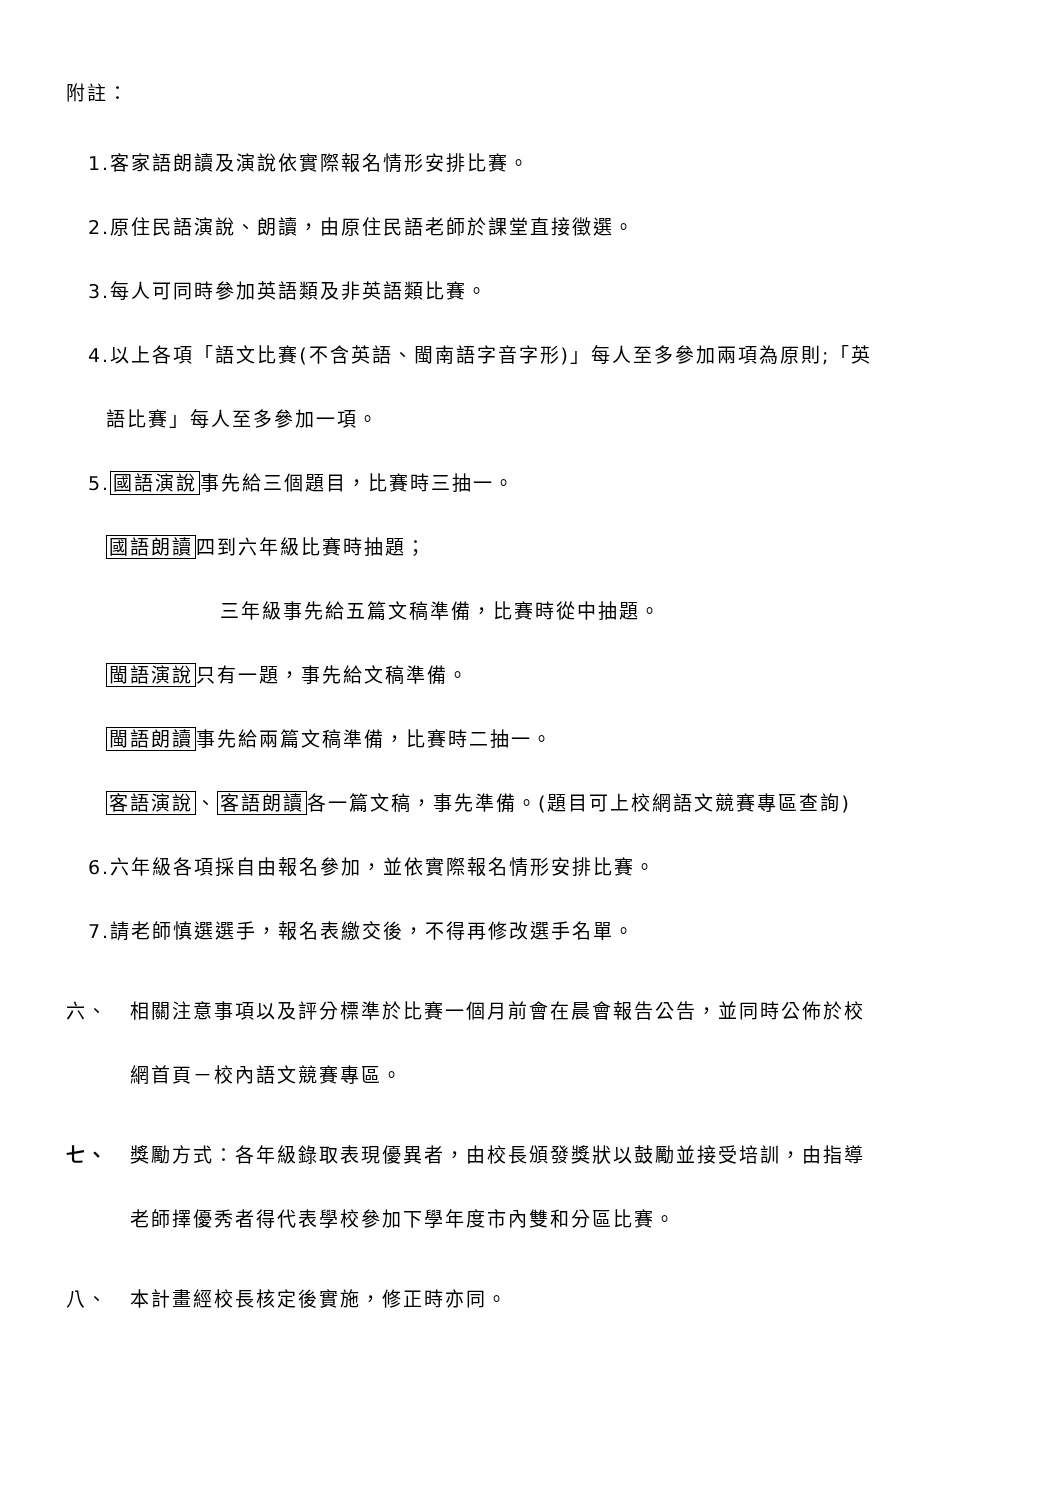附註：
1.客家語朗讀及演說依實際報名情形安排比賽。
2.原住民語演說、朗讀，由原住民語老師於課堂直接徵選。
3.每人可同時參加英語類及非英語類比賽。
4.以上各項「語文比賽(不含英語、閩南語字音字形)」每人至多參加兩項為原則;「英
語比賽」每人至多參加一項。
5.國語演說事先給三個題目，比賽時三抽一。
國語朗讀四到六年級比賽時抽題；
三年級事先給五篇文稿準備，比賽時從中抽題。
閩語演說只有一題，事先給文稿準備。
閩語朗讀事先給兩篇文稿準備，比賽時二抽一。
客語演說、客語朗讀各一篇文稿，事先準備。(題目可上校網語文競賽專區查詢)
6.六年級各項採自由報名參加，並依實際報名情形安排比賽。
7.請老師慎選選手，報名表繳交後，不得再修改選手名單。
六、
相關注意事項以及評分標準於比賽一個月前會在晨會報告公告，並同時公佈於校
網首頁－校內語文競賽專區。
七、
獎勵方式：各年級錄取表現優異者，由校長頒發獎狀以鼓勵並接受培訓，由指導
老師擇優秀者得代表學校參加下學年度市內雙和分區比賽。
八、
本計畫經校長核定後實施，修正時亦同。